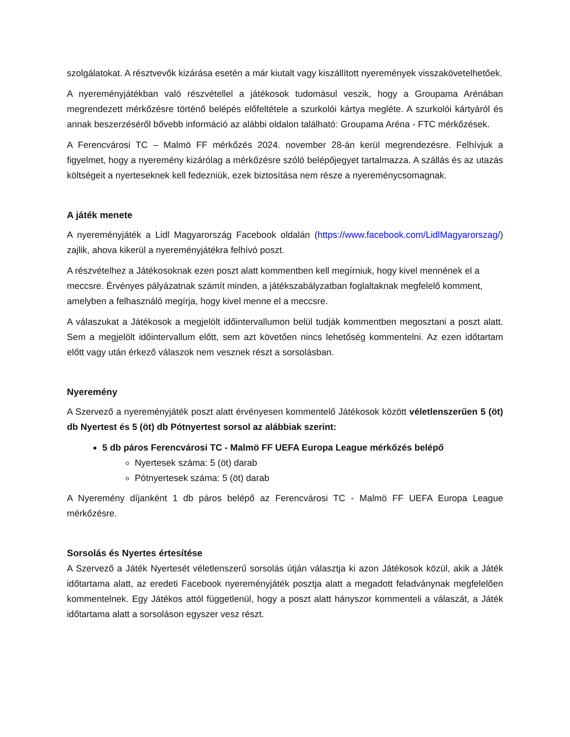szolgálatokat. A résztvevők kizárása esetén a már kiutalt vagy kiszállított nyeremények visszakövetelhetőek.
A nyereményjátékban való részvétellel a játékosok tudomásul veszik, hogy a Groupama Arénában megrendezett mérkőzésre történő belépés előfeltétele a szurkolói kártya megléte. A szurkolói kártyáról és annak beszerzéséről bővebb információ az alábbi oldalon található: Groupama Aréna - FTC mérkőzések.
A Ferencvárosi TC – Malmö FF mérkőzés 2024. november 28-án kerül megrendezésre. Felhívjuk a figyelmet, hogy a nyeremény kizárólag a mérkőzésre szóló belépőjegyet tartalmazza. A szállás és az utazás költségeit a nyerteseknek kell fedezniük, ezek biztosítása nem része a nyereménycsomagnak.
A játék menete
A nyereményjáték a Lidl Magyarország Facebook oldalán (https://www.facebook.com/LidlMagyarorszag/) zajlik, ahova kikerül a nyereményjátékra felhívó poszt.
A részvételhez a Játékosoknak ezen poszt alatt kommentben kell megírniuk, hogy kivel mennének el a meccsre. Érvényes pályázatnak számít minden, a játékszabályzatban foglaltaknak megfelelő komment, amelyben a felhasználó megírja, hogy kivel menne el a meccsre.
A válaszukat a Játékosok a megjelölt időintervallumon belül tudják kommentben megosztani a poszt alatt. Sem a megjelölt időintervallum előtt, sem azt követően nincs lehetőség kommentelni. Az ezen időtartam előtt vagy után érkező válaszok nem vesznek részt a sorsolásban.
Nyeremény
A Szervező a nyereményjáték poszt alatt érvényesen kommentelő Játékosok között véletlenszerűen 5 (öt) db Nyertest és 5 (öt) db Pótnyertest sorsol az alábbiak szerint:
5 db páros Ferencvárosi TC - Malmö FF UEFA Europa League mérkőzés belépő
Nyertesek száma: 5 (öt) darab
Pótnyertesek száma: 5 (öt) darab
A Nyeremény díjanként 1 db páros belépő az Ferencvárosi TC - Malmö FF UEFA Europa League mérkőzésre.
Sorsolás és Nyertes értesítése
A Szervező a Játék Nyertesét véletlenszerű sorsolás útján választja ki azon Játékosok közül, akik a Játék időtartama alatt, az eredeti Facebook nyereményjáték posztja alatt a megadott feladványnak megfelelően kommentelnek. Egy Játékos attól függetlenül, hogy a poszt alatt hányszor kommenteli a válaszát, a Játék időtartama alatt a sorsoláson egyszer vesz részt.